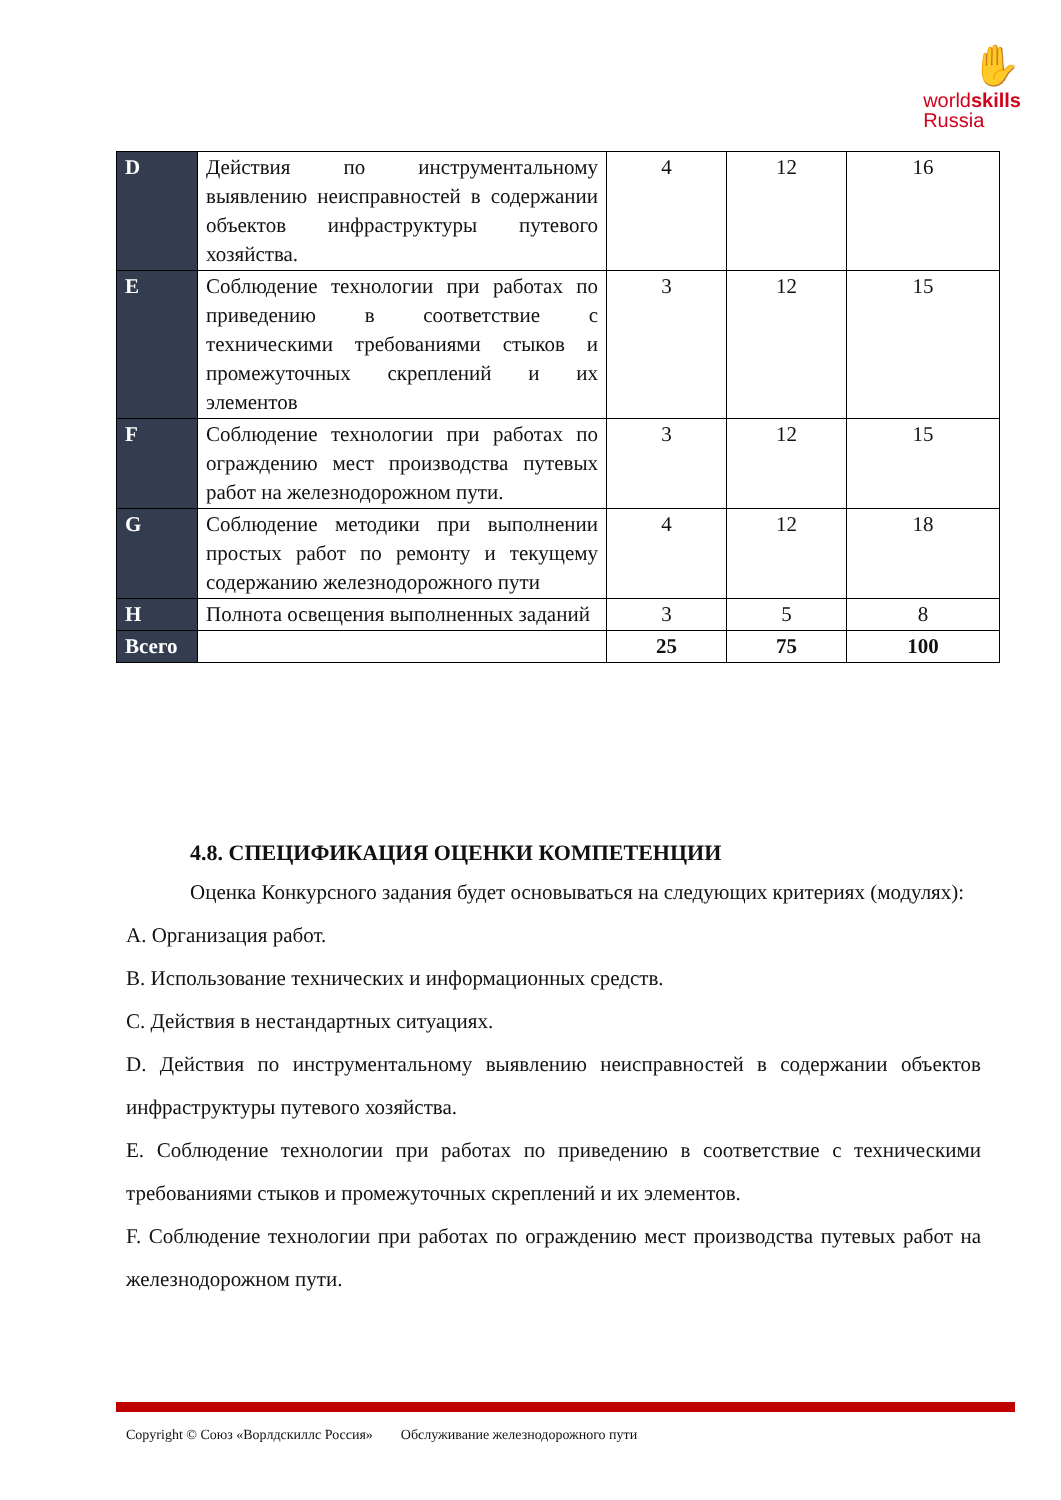✋
worldskills
Russia
| D | Действия по инструментальному выявлению неисправностей в содержании объектов инфраструктуры путевого хозяйства. | 4 | 12 | 16 |
| E | Соблюдение технологии при работах по приведению в соответствие с техническими требованиями стыков и промежуточных скреплений и их элементов | 3 | 12 | 15 |
| F | Соблюдение технологии при работах по ограждению мест производства путевых работ на железнодорожном пути. | 3 | 12 | 15 |
| G | Соблюдение методики при выполнении простых работ по ремонту и текущему содержанию железнодорожного пути | 4 | 12 | 18 |
| H | Полнота освещения выполненных заданий | 3 | 5 | 8 |
| Всего | | 25 | 75 | 100 |
4.8. СПЕЦИФИКАЦИЯ ОЦЕНКИ КОМПЕТЕНЦИИ
Оценка Конкурсного задания будет основываться на следующих критериях (модулях):
А. Организация работ.
В. Использование технических и информационных средств.
С. Действия в нестандартных ситуациях.
D. Действия по инструментальному выявлению неисправностей в содержании объектов инфраструктуры путевого хозяйства.
E. Соблюдение технологии при работах по приведению в соответствие с техническими требованиями стыков и промежуточных скреплений и их элементов.
F. Соблюдение технологии при работах по ограждению мест производства путевых работ на железнодорожном пути.
Copyright © Союз «Ворлдскиллс Россия» Обслуживание железнодорожного пути